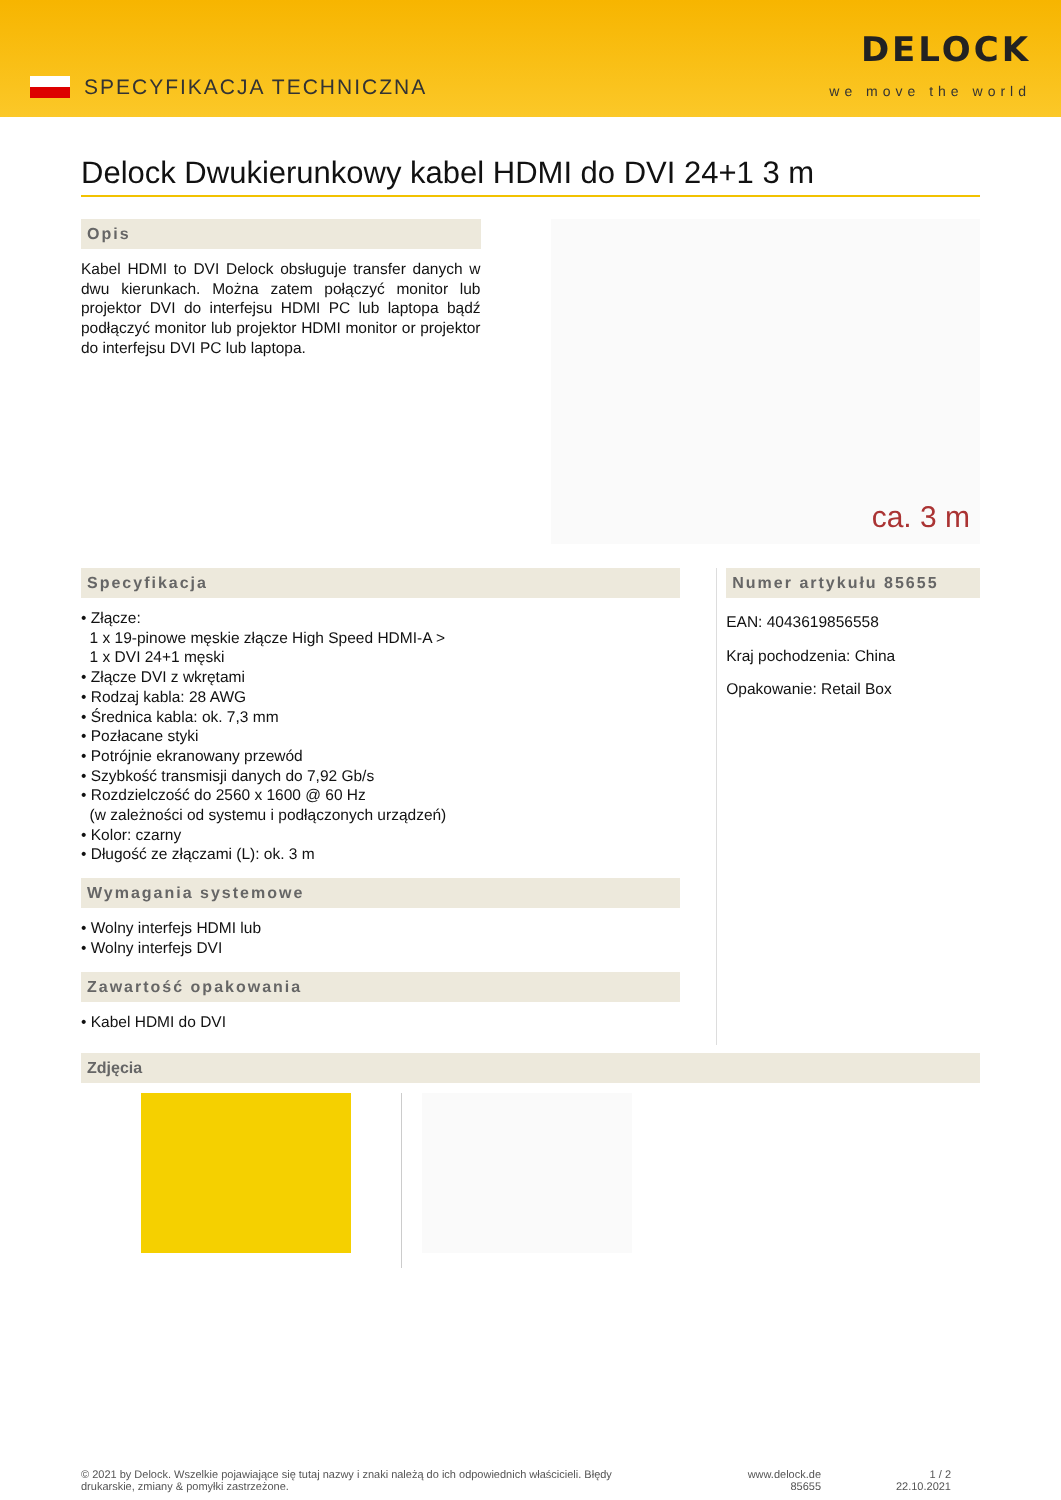SPECYFIKACJA TECHNICZNA
DELOCK
we move the world
Delock Dwukierunkowy kabel HDMI do DVI 24+1 3 m
Opis
Kabel HDMI to DVI Delock obsługuje transfer danych w dwu kierunkach. Można zatem połączyć monitor lub projektor DVI do interfejsu HDMI PC lub laptopa bądź podłączyć monitor lub projektor HDMI monitor or projektor do interfejsu DVI PC lub laptopa.
ca. 3 m
Specyfikacja
• Złącze:
1 x 19-pinowe męskie złącze High Speed HDMI-A >
1 x DVI 24+1 męski
• Złącze DVI z wkrętami
• Rodzaj kabla: 28 AWG
• Średnica kabla: ok. 7,3 mm
• Pozłacane styki
• Potrójnie ekranowany przewód
• Szybkość transmisji danych do 7,92 Gb/s
• Rozdzielczość do 2560 x 1600 @ 60 Hz
(w zależności od systemu i podłączonych urządzeń)
• Kolor: czarny
• Długość ze złączami (L): ok. 3 m
Wymagania systemowe
• Wolny interfejs HDMI lub
• Wolny interfejs DVI
Zawartość opakowania
• Kabel HDMI do DVI
Numer artykułu 85655
EAN: 4043619856558
Kraj pochodzenia: China
Opakowanie: Retail Box
Zdjęcia
© 2021 by Delock. Wszelkie pojawiające się tutaj nazwy i znaki należą do ich odpowiednich właścicieli. Błędy drukarskie, zmiany & pomyłki zastrzeżone.
www.delock.de
85655
1 / 2
22.10.2021